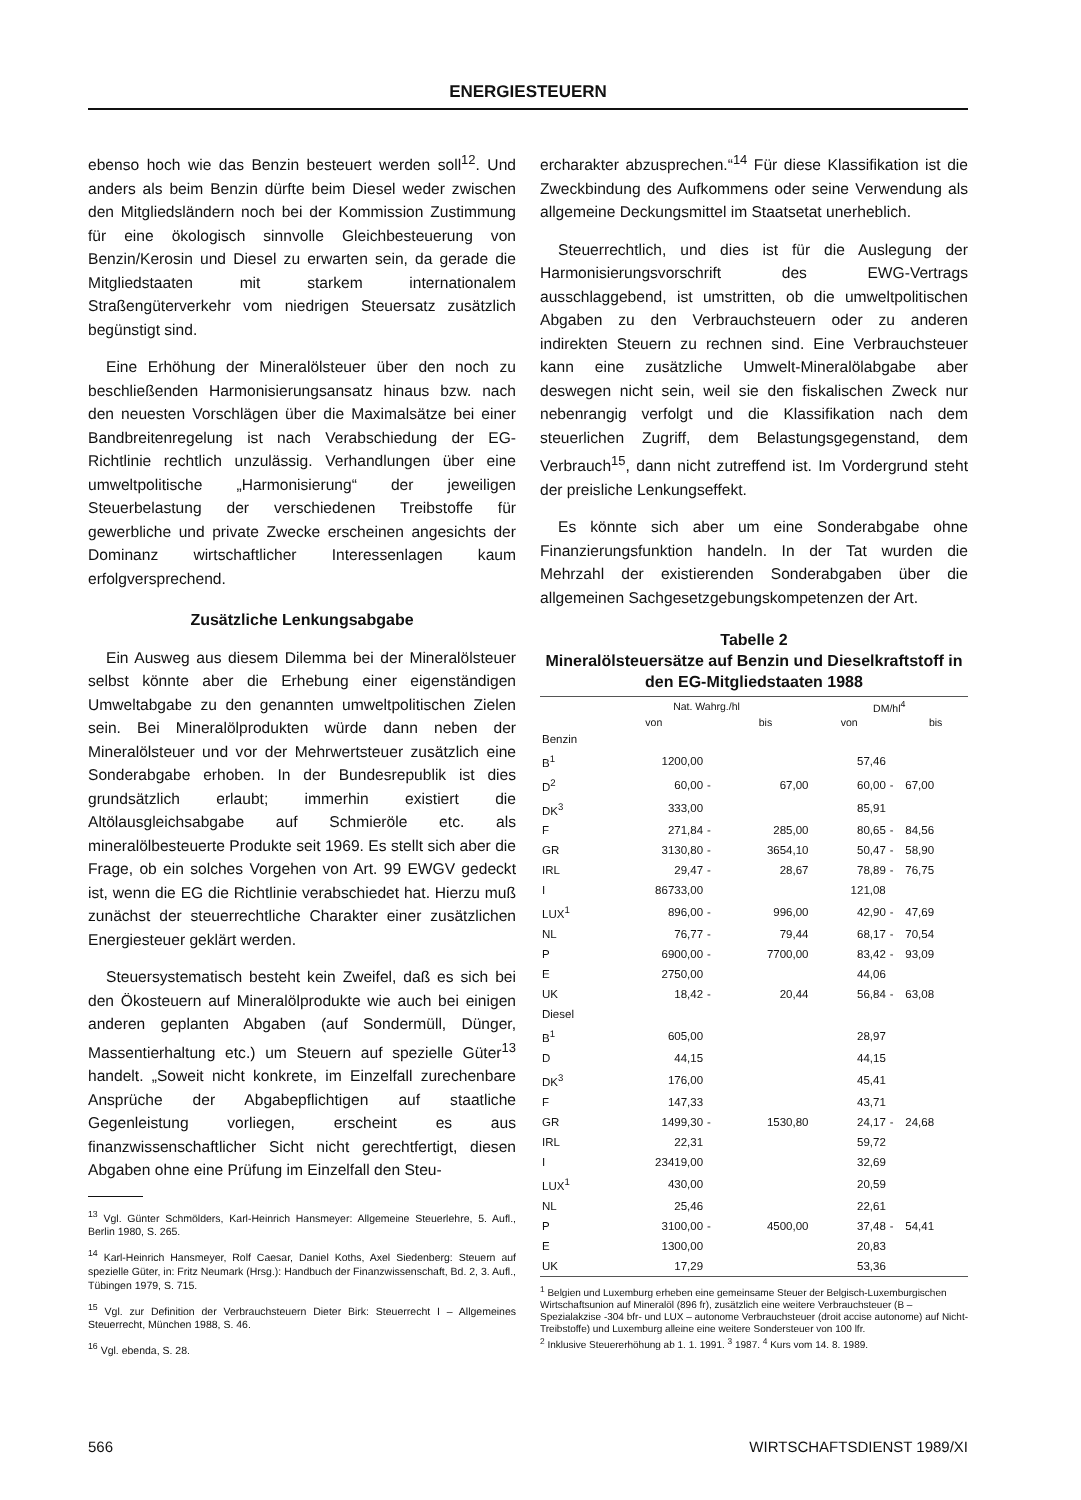ENERGIESTEUERN
ebenso hoch wie das Benzin besteuert werden soll<sup>12</sup>. Und anders als beim Benzin dürfte beim Diesel weder zwischen den Mitgliedsländern noch bei der Kommission Zustimmung für eine ökologisch sinnvolle Gleichbesteuerung von Benzin/Kerosin und Diesel zu erwarten sein, da gerade die Mitgliedstaaten mit starkem internationalem Straßengüterverkehr vom niedrigen Steuersatz zusätzlich begünstigt sind.
Eine Erhöhung der Mineralölsteuer über den noch zu beschließenden Harmonisierungsansatz hinaus bzw. nach den neuesten Vorschlägen über die Maximalsätze bei einer Bandbreitenregelung ist nach Verabschiedung der EG-Richtlinie rechtlich unzulässig. Verhandlungen über eine umweltpolitische „Harmonisierung“ der jeweiligen Steuerbelastung der verschiedenen Treibstoffe für gewerbliche und private Zwecke erscheinen angesichts der Dominanz wirtschaftlicher Interessenlagen kaum erfolgversprechend.
Zusätzliche Lenkungsabgabe
Ein Ausweg aus diesem Dilemma bei der Mineralölsteuer selbst könnte aber die Erhebung einer eigenständigen Umweltabgabe zu den genannten umweltpolitischen Zielen sein. Bei Mineralölprodukten würde dann neben der Mineralölsteuer und vor der Mehrwertsteuer zusätzlich eine Sonderabgabe erhoben. In der Bundesrepublik ist dies grundsätzlich erlaubt; immerhin existiert die Altölausgleichsabgabe auf Schmieröle etc. als mineralölbesteuerte Produkte seit 1969. Es stellt sich aber die Frage, ob ein solches Vorgehen von Art. 99 EWGV gedeckt ist, wenn die EG die Richtlinie verabschiedet hat. Hierzu muß zunächst der steuerrechtliche Charakter einer zusätzlichen Energiesteuer geklärt werden.
Steuersystematisch besteht kein Zweifel, daß es sich bei den Ökosteuern auf Mineralölprodukte wie auch bei einigen anderen geplanten Abgaben (auf Sondermüll, Dünger, Massentierhaltung etc.) um Steuern auf spezielle Güter<sup>13</sup> handelt. „Soweit nicht konkrete, im Einzelfall zurechenbare Ansprüche der Abgabepflichtigen auf staatliche Gegenleistung vorliegen, erscheint es aus finanzwissenschaftlicher Sicht nicht gerechtfertigt, diesen Abgaben ohne eine Prüfung im Einzelfall den Steu-
<sup>13</sup> Vgl. Günter Schmölders, Karl-Heinrich Hansmeyer: Allgemeine Steuerlehre, 5. Aufl., Berlin 1980, S. 265.
<sup>14</sup> Karl-Heinrich Hansmeyer, Rolf Caesar, Daniel Koths, Axel Siedenberg: Steuern auf spezielle Güter, in: Fritz Neumark (Hrsg.): Handbuch der Finanzwissenschaft, Bd. 2, 3. Aufl., Tübingen 1979, S. 715.
<sup>15</sup> Vgl. zur Definition der Verbrauchsteuern Dieter Birk: Steuerrecht I – Allgemeines Steuerrecht, München 1988, S. 46.
<sup>16</sup> Vgl. ebenda, S. 28.
ercharakter abzusprechen.“<sup>14</sup> Für diese Klassifikation ist die Zweckbindung des Aufkommens oder seine Verwendung als allgemeine Deckungsmittel im Staatsetat unerheblich.
Steuerrechtlich, und dies ist für die Auslegung der Harmonisierungsvorschrift des EWG-Vertrags ausschlaggebend, ist umstritten, ob die umweltpolitischen Abgaben zu den Verbrauchsteuern oder zu anderen indirekten Steuern zu rechnen sind. Eine Verbrauchsteuer kann eine zusätzliche Umwelt-Mineralölabgabe aber deswegen nicht sein, weil sie den fiskalischen Zweck nur nebenrangig verfolgt und die Klassifikation nach dem steuerlichen Zugriff, dem Belastungsgegenstand, dem Verbrauch<sup>15</sup>, dann nicht zutreffend ist. Im Vordergrund steht der preisliche Lenkungseffekt.
Es könnte sich aber um eine Sonderabgabe ohne Finanzierungsfunktion handeln. In der Tat wurden die Mehrzahl der existierenden Sonderabgaben über die allgemeinen Sachgesetzgebungskompetenzen der Art.
Tabelle 2
Mineralölsteuersätze auf Benzin und Dieselkraftstoff in den EG-Mitgliedstaaten 1988
| | Nat. Wahrg./hl | | | DM/hl<sup>4</sup> | | |
| --- | --- | --- | --- | --- | --- | --- |
| | von | | bis | von | | bis |
| Benzin | | | | | | |
| B<sup>1</sup> | 1200,00 | | | 57,46 | | |
| D<sup>2</sup> | 60,00 | - | 67,00 | 60,00 | - | 67,00 |
| DK<sup>3</sup> | 333,00 | | | 85,91 | | |
| F | 271,84 | - | 285,00 | 80,65 | - | 84,56 |
| GR | 3130,80 | - | 3654,10 | 50,47 | - | 58,90 |
| IRL | 29,47 | - | 28,67 | 78,89 | - | 76,75 |
| I | 86733,00 | | | 121,08 | | |
| LUX<sup>1</sup> | 896,00 | - | 996,00 | 42,90 | - | 47,69 |
| NL | 76,77 | - | 79,44 | 68,17 | - | 70,54 |
| P | 6900,00 | - | 7700,00 | 83,42 | - | 93,09 |
| E | 2750,00 | | | 44,06 | | |
| UK | 18,42 | - | 20,44 | 56,84 | - | 63,08 |
| Diesel | | | | | | |
| B<sup>1</sup> | 605,00 | | | 28,97 | | |
| D | 44,15 | | | 44,15 | | |
| DK<sup>3</sup> | 176,00 | | | 45,41 | | |
| F | 147,33 | | | 43,71 | | |
| GR | 1499,30 | - | 1530,80 | 24,17 | - | 24,68 |
| IRL | 22,31 | | | 59,72 | | |
| I | 23419,00 | | | 32,69 | | |
| LUX<sup>1</sup> | 430,00 | | | 20,59 | | |
| NL | 25,46 | | | 22,61 | | |
| P | 3100,00 | - | 4500,00 | 37,48 | - | 54,41 |
| E | 1300,00 | | | 20,83 | | |
| UK | 17,29 | | | 53,36 | | |
<sup>1</sup> Belgien und Luxemburg erheben eine gemeinsame Steuer der Belgisch-Luxemburgischen Wirtschaftsunion auf Mineralöl (896 fr), zusätzlich eine weitere Verbrauchsteuer (B – Spezialakzise -304 bfr- und LUX – autonome Verbrauchsteuer (droit accise autonome) auf Nicht-Treibstoffe) und Luxemburg alleine eine weitere Sondersteuer von 100 lfr.
<sup>2</sup> Inklusive Steuererhöhung ab 1. 1. 1991. <sup>3</sup> 1987. <sup>4</sup> Kurs vom 14. 8. 1989.
566 WIRTSCHAFTSDIENST 1989/XI